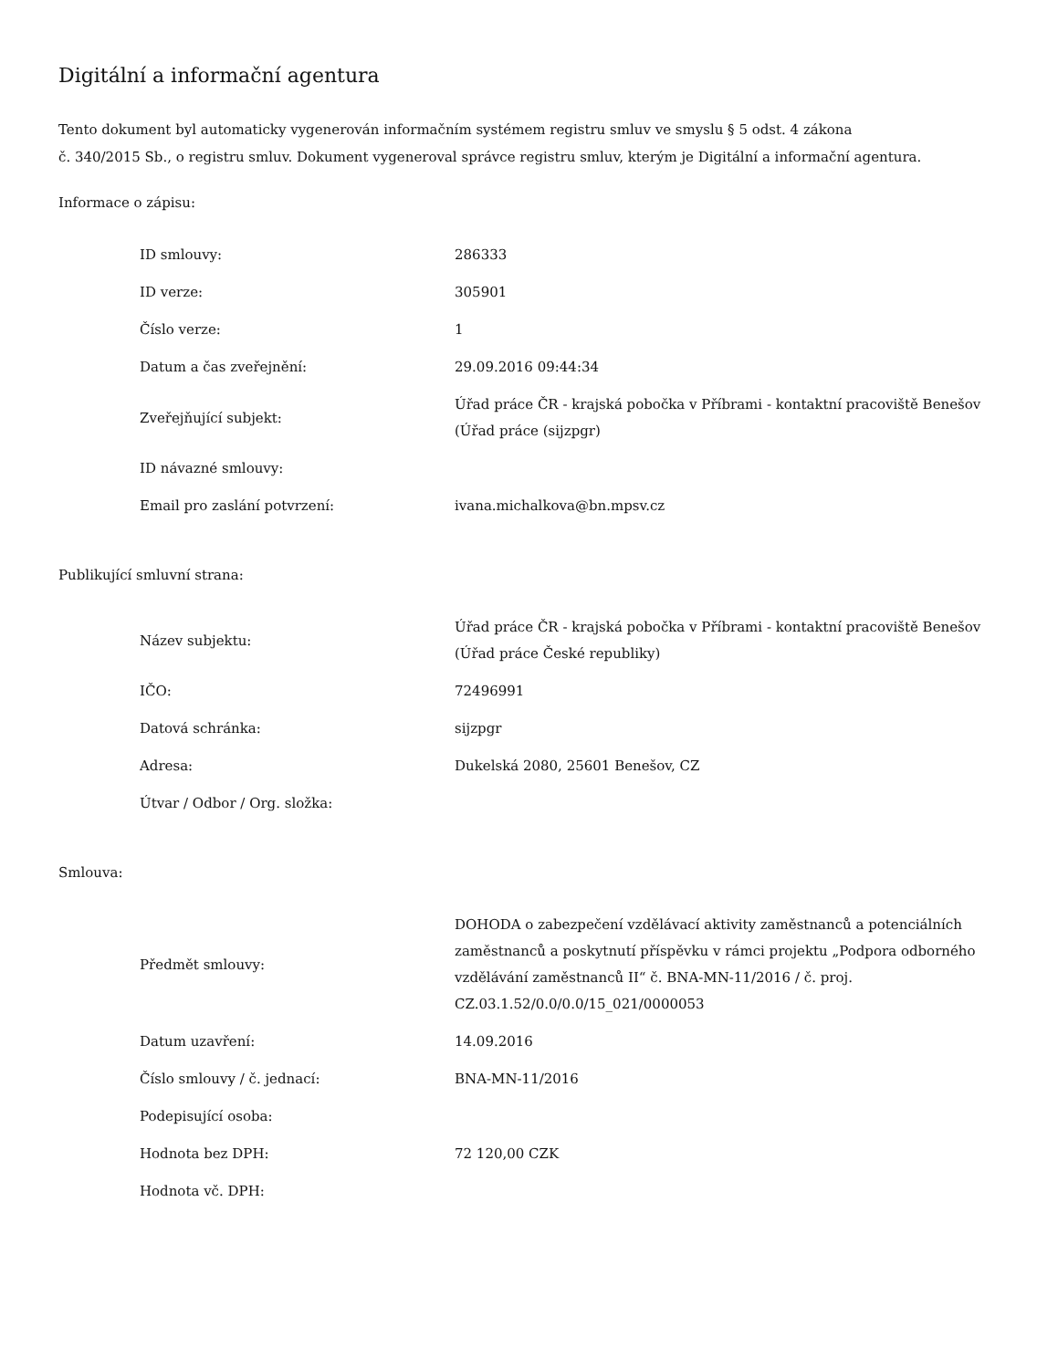Digitální a informační agentura
Tento dokument byl automaticky vygenerován informačním systémem registru smluv ve smyslu § 5 odst. 4 zákona
č. 340/2015 Sb., o registru smluv. Dokument vygeneroval správce registru smluv, kterým je Digitální a informační agentura.
Informace o zápisu:
| ID smlouvy: | 286333 |
| ID verze: | 305901 |
| Číslo verze: | 1 |
| Datum a čas zveřejnění: | 29.09.2016 09:44:34 |
| Zveřejňující subjekt: | Úřad práce ČR - krajská pobočka v Příbrami - kontaktní pracoviště Benešov (Úřad práce (sijzpgr) |
| ID návazné smlouvy: | |
| Email pro zaslání potvrzení: | ivana.michalkova@bn.mpsv.cz |
Publikující smluvní strana:
| Název subjektu: | Úřad práce ČR - krajská pobočka v Příbrami - kontaktní pracoviště Benešov (Úřad práce České republiky) |
| IČO: | 72496991 |
| Datová schránka: | sijzpgr |
| Adresa: | Dukelská 2080, 25601 Benešov, CZ |
| Útvar / Odbor / Org. složka: | |
Smlouva:
| Předmět smlouvy: | DOHODA o zabezpečení vzdělávací aktivity zaměstnanců a potenciálních zaměstnanců a poskytnutí příspěvku v rámci projektu „Podpora odborného vzdělávání zaměstnanců II“ č. BNA-MN-11/2016 / č. proj. CZ.03.1.52/0.0/0.0/15_021/0000053 |
| Datum uzavření: | 14.09.2016 |
| Číslo smlouvy / č. jednací: | BNA-MN-11/2016 |
| Podepisující osoba: | |
| Hodnota bez DPH: | 72 120,00 CZK |
| Hodnota vč. DPH: | |